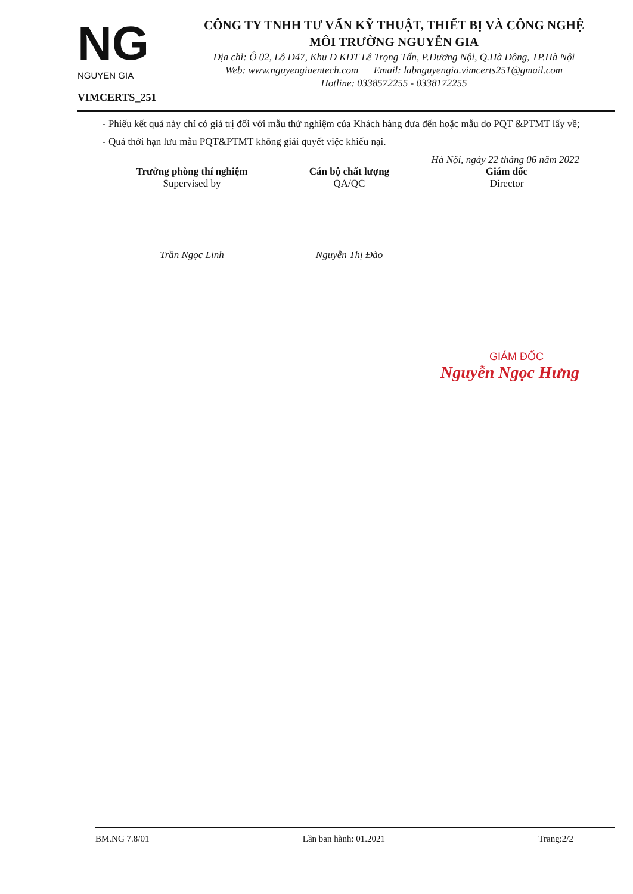NG
NGUYEN GIA
VIMCERTS_251
CÔNG TY TNHH TƯ VẤN KỸ THUẬT, THIẾT BỊ VÀ CÔNG NGHỆ
MÔI TRƯỜNG NGUYỄN GIA
Địa chỉ: Ô 02, Lô D47, Khu D KĐT Lê Trọng Tấn, P.Dương Nội, Q.Hà Đông, TP.Hà Nội
Web: www.nguyengiaentech.com Email: labnguyengia.vimcerts251@gmail.com
Hotline: 0338572255 - 0338172255
- Phiếu kết quả này chỉ có giá trị đối với mẫu thử nghiệm của Khách hàng đưa đến hoặc mẫu do PQT &PTMT lấy về;
- Quá thời hạn lưu mẫu PQT&PTMT không giải quyết việc khiếu nại.
Hà Nội, ngày 22 tháng 06 năm 2022
Trưởng phòng thí nghiệm
Supervised by
Trần Ngọc Linh
Cán bộ chất lượng
QA/QC
Nguyễn Thị Đào
Giám đốc
Director
GIÁM ĐỐC
Nguyễn Ngọc Hưng
BM.NG 7.8/01 Lần ban hành: 01.2021 Trang:2/2